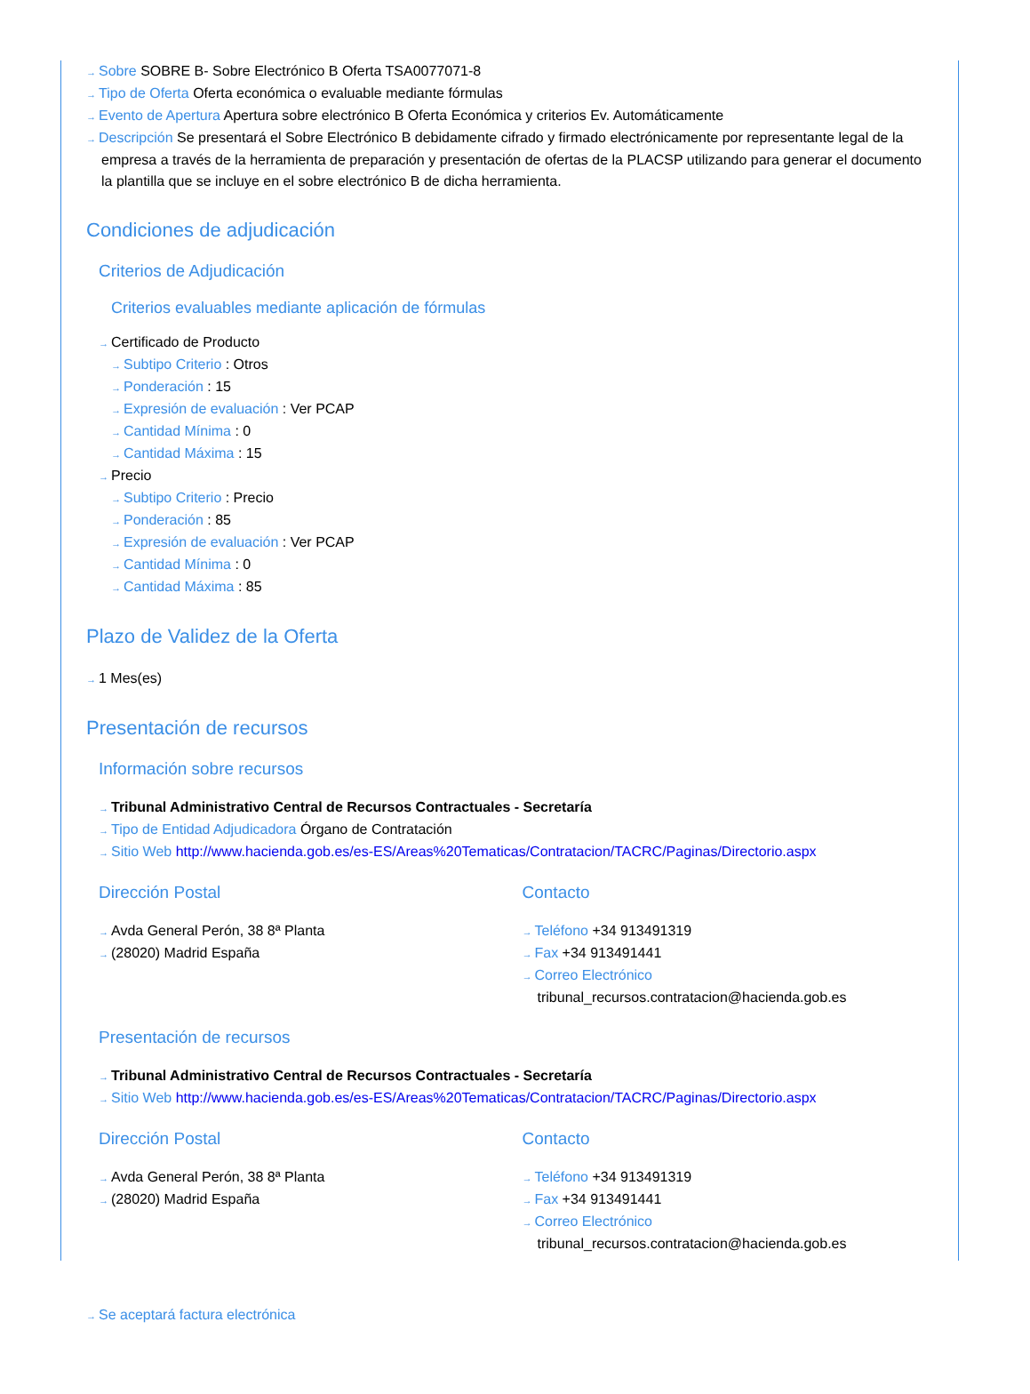→ Sobre SOBRE B- Sobre Electrónico B Oferta TSA0077071-8
→ Tipo de Oferta Oferta económica o evaluable mediante fórmulas
→ Evento de Apertura Apertura sobre electrónico B Oferta Económica y criterios Ev. Automáticamente
→ Descripción Se presentará el Sobre Electrónico B debidamente cifrado y firmado electrónicamente por representante legal de la empresa a través de la herramienta de preparación y presentación de ofertas de la PLACSP utilizando para generar el documento la plantilla que se incluye en el sobre electrónico B de dicha herramienta.
Condiciones de adjudicación
Criterios de Adjudicación
Criterios evaluables mediante aplicación de fórmulas
→ Certificado de Producto
→ Subtipo Criterio : Otros
→ Ponderación : 15
→ Expresión de evaluación : Ver PCAP
→ Cantidad Mínima : 0
→ Cantidad Máxima : 15
→ Precio
→ Subtipo Criterio : Precio
→ Ponderación : 85
→ Expresión de evaluación : Ver PCAP
→ Cantidad Mínima : 0
→ Cantidad Máxima : 85
Plazo de Validez de la Oferta
→ 1 Mes(es)
Presentación de recursos
Información sobre recursos
→ Tribunal Administrativo Central de Recursos Contractuales - Secretaría
→ Tipo de Entidad Adjudicadora Órgano de Contratación
→ Sitio Web http://www.hacienda.gob.es/es-ES/Areas%20Tematicas/Contratacion/TACRC/Paginas/Directorio.aspx
Dirección Postal
→ Avda General Perón, 38 8ª Planta
→ (28020) Madrid España
Contacto
→ Teléfono +34 913491319
→ Fax +34 913491441
→ Correo Electrónico
tribunal_recursos.contratacion@hacienda.gob.es
Presentación de recursos
→ Tribunal Administrativo Central de Recursos Contractuales - Secretaría
→ Sitio Web http://www.hacienda.gob.es/es-ES/Areas%20Tematicas/Contratacion/TACRC/Paginas/Directorio.aspx
Dirección Postal
→ Avda General Perón, 38 8ª Planta
→ (28020) Madrid España
Contacto
→ Teléfono +34 913491319
→ Fax +34 913491441
→ Correo Electrónico
tribunal_recursos.contratacion@hacienda.gob.es
→ Se aceptará factura electrónica